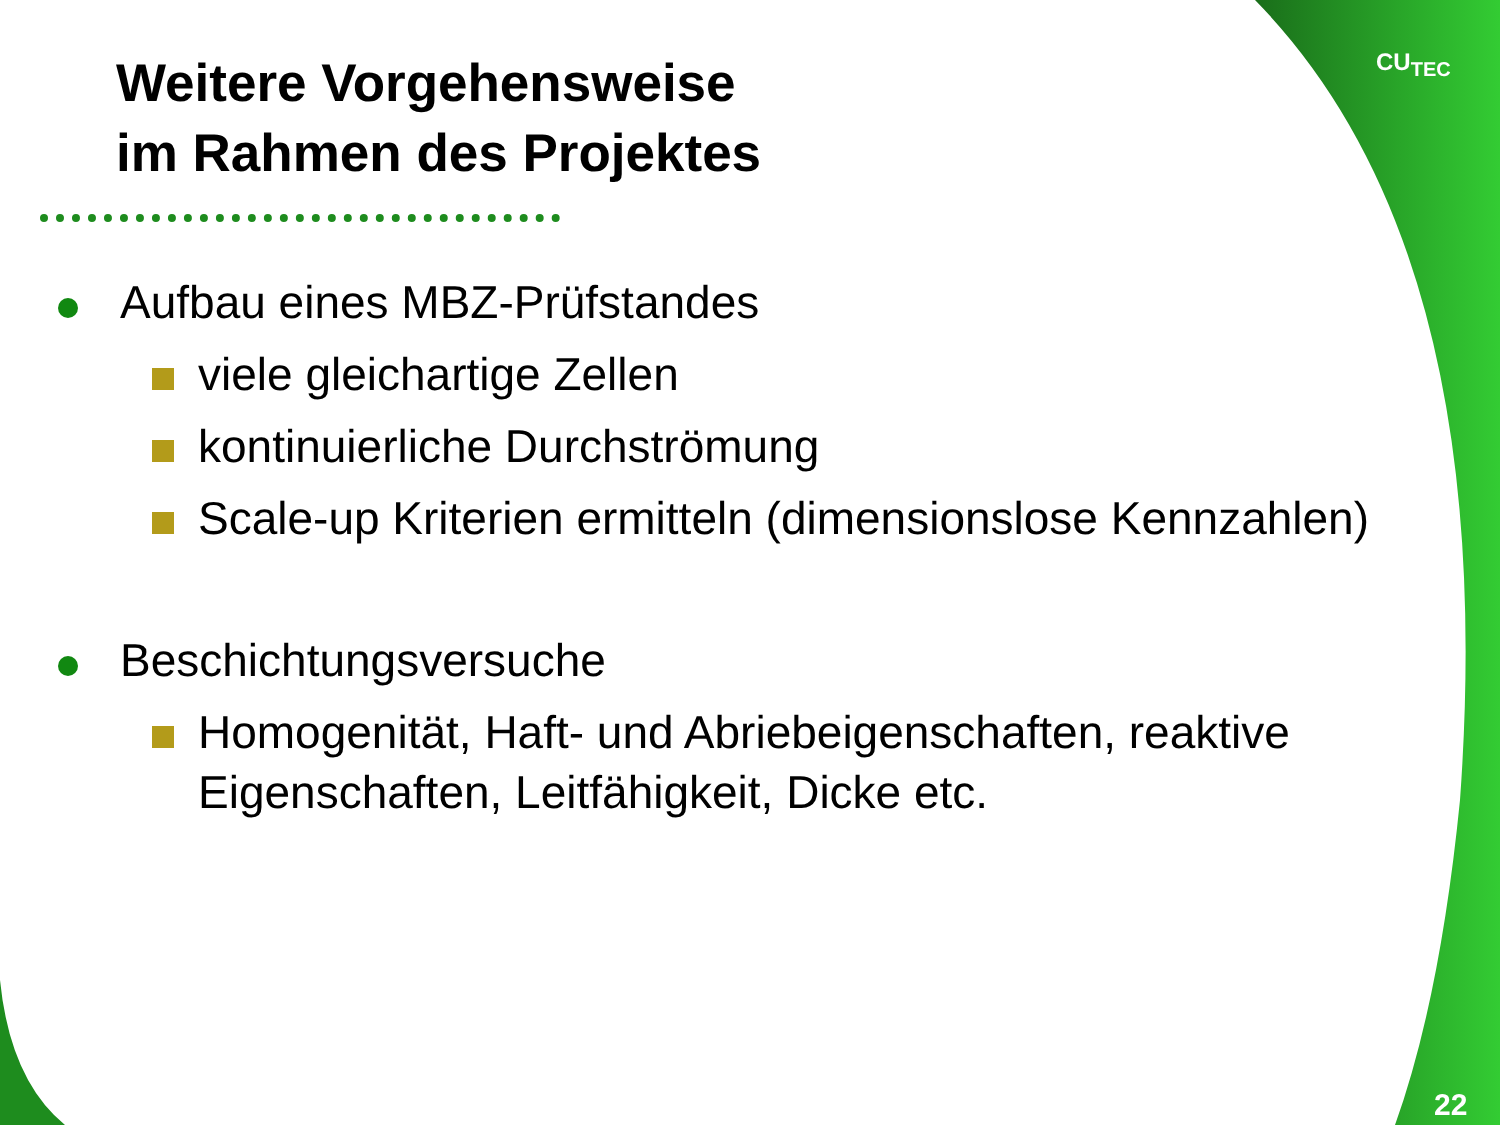CU<sub>TEC</sub>
Weitere Vorgehensweise
im Rahmen des Projektes
Aufbau eines MBZ-Prüfstandes
viele gleichartige Zellen
kontinuierliche Durchströmung
Scale-up Kriterien ermitteln (dimensionslose Kennzahlen)
Beschichtungsversuche
Homogenität, Haft- und Abriebeigenschaften, reaktive Eigenschaften, Leitfähigkeit, Dicke etc.
22